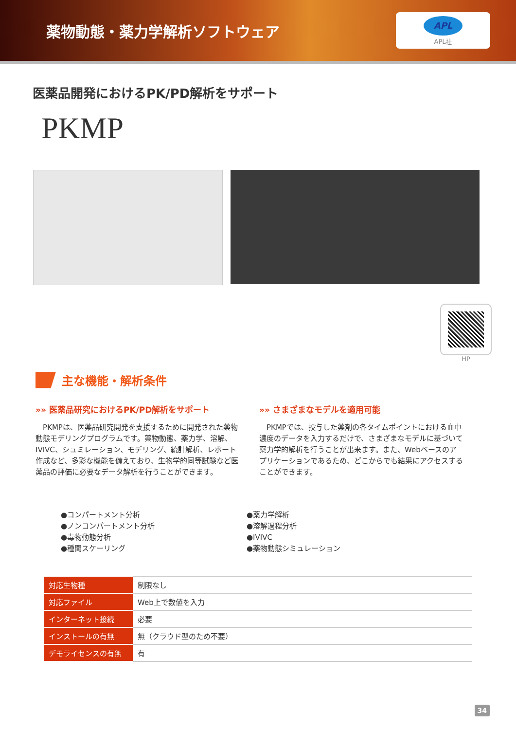薬物動態・薬力学解析ソフトウェア
APL
APL社
医薬品開発におけるPK/PD解析をサポート
PKMP
HP
主な機能・解析条件
»» 医薬品研究におけるPK/PD解析をサポート
　PKMPは、医薬品研究開発を支援するために開発された薬物動態モデリングプログラムです。薬物動態、薬力学、溶解、IVIVC、シュミレーション、モデリング、統計解析、レポート作成など、多彩な機能を備えており、生物学的同等試験など医薬品の評価に必要なデータ解析を行うことができます。
»» さまざまなモデルを適用可能
　PKMPでは、投与した薬剤の各タイムポイントにおける血中濃度のデータを入力するだけで、さまざまなモデルに基づいて薬力学的解析を行うことが出来ます。また、Webベースのアプリケーションであるため、どこからでも結果にアクセスすることができます。
●コンパートメント分析
●ノンコンパートメント分析
●毒物動態分析
●種間スケーリング
●薬力学解析
●溶解過程分析
●IVIVC
●薬物動態シミュレーション
| 対応生物種 | 制限なし |
| 対応ファイル | Web上で数値を入力 |
| インターネット接続 | 必要 |
| インストールの有無 | 無（クラウド型のため不要） |
| デモライセンスの有無 | 有 |
34